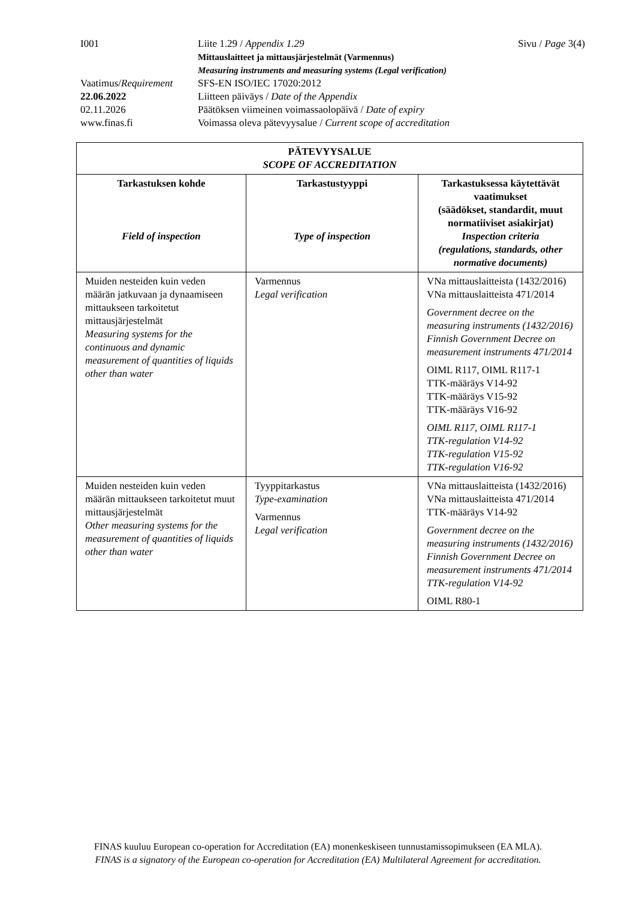| I001 | Liite 1.29 / Appendix 1.29 | Sivu / Page 3(4) |
| | Mittauslaitteet ja mittausjärjestelmät (Varmennus) Measuring instruments and measuring systems (Legal verification) | |
| Vaatimus/ Requirement | SFS-EN ISO/IEC 17020:2012 | |
| 22.06.2022 | Liitteen päiväys / Date of the Appendix | |
| 02.11.2026 | Päätöksen viimeinen voimassaolopäivä / Date of expiry | |
| www.finas.fi | Voimassa oleva pätevyysalue / Current scope of accreditation | |
| PÄTEVYYSALUE SCOPE OF ACCREDITATION | | |
| --- | --- | --- |
| Tarkastuksen kohde Field of inspection | Tarkastustyyppi Type of inspection | Tarkastuksessa käytettävät vaatimukset (säädökset, standardit, muut normatiiviset asiakirjat) Inspection criteria (regulations, standards, other normative documents) |
| Muiden nesteiden kuin veden määrän jatkuvaan ja dynaamiseen mittaukseen tarkoitetut mittausjärjestelmät Measuring systems for the continuous and dynamic measurement of quantities of liquids other than water | Varmennus Legal verification | VNa mittauslaitteista (1432/2016) VNa mittauslaitteista 471/2014 Government decree on the measuring instruments (1432/2016) Finnish Government Decree on measurement instruments 471/2014 OIML R117, OIML R117-1 TTK-määräys V14-92 TTK-määräys V15-92 TTK-määräys V16-92 OIML R117, OIML R117-1 TTK-regulation V14-92 TTK-regulation V15-92 TTK-regulation V16-92 |
| Muiden nesteiden kuin veden määrän mittaukseen tarkoitetut muut mittausjärjestelmät Other measuring systems for the measurement of quantities of liquids other than water | Tyyppitarkastus Type-examination Varmennus Legal verification | VNa mittauslaitteista (1432/2016) VNa mittauslaitteista 471/2014 TTK-määräys V14-92 Government decree on the measuring instruments (1432/2016) Finnish Government Decree on measurement instruments 471/2014 TTK-regulation V14-92 OIML R80-1 |
FINAS kuuluu European co-operation for Accreditation (EA) monenkeskiseen tunnustamissopimukseen (EA MLA).
FINAS is a signatory of the European co-operation for Accreditation (EA) Multilateral Agreement for accreditation.